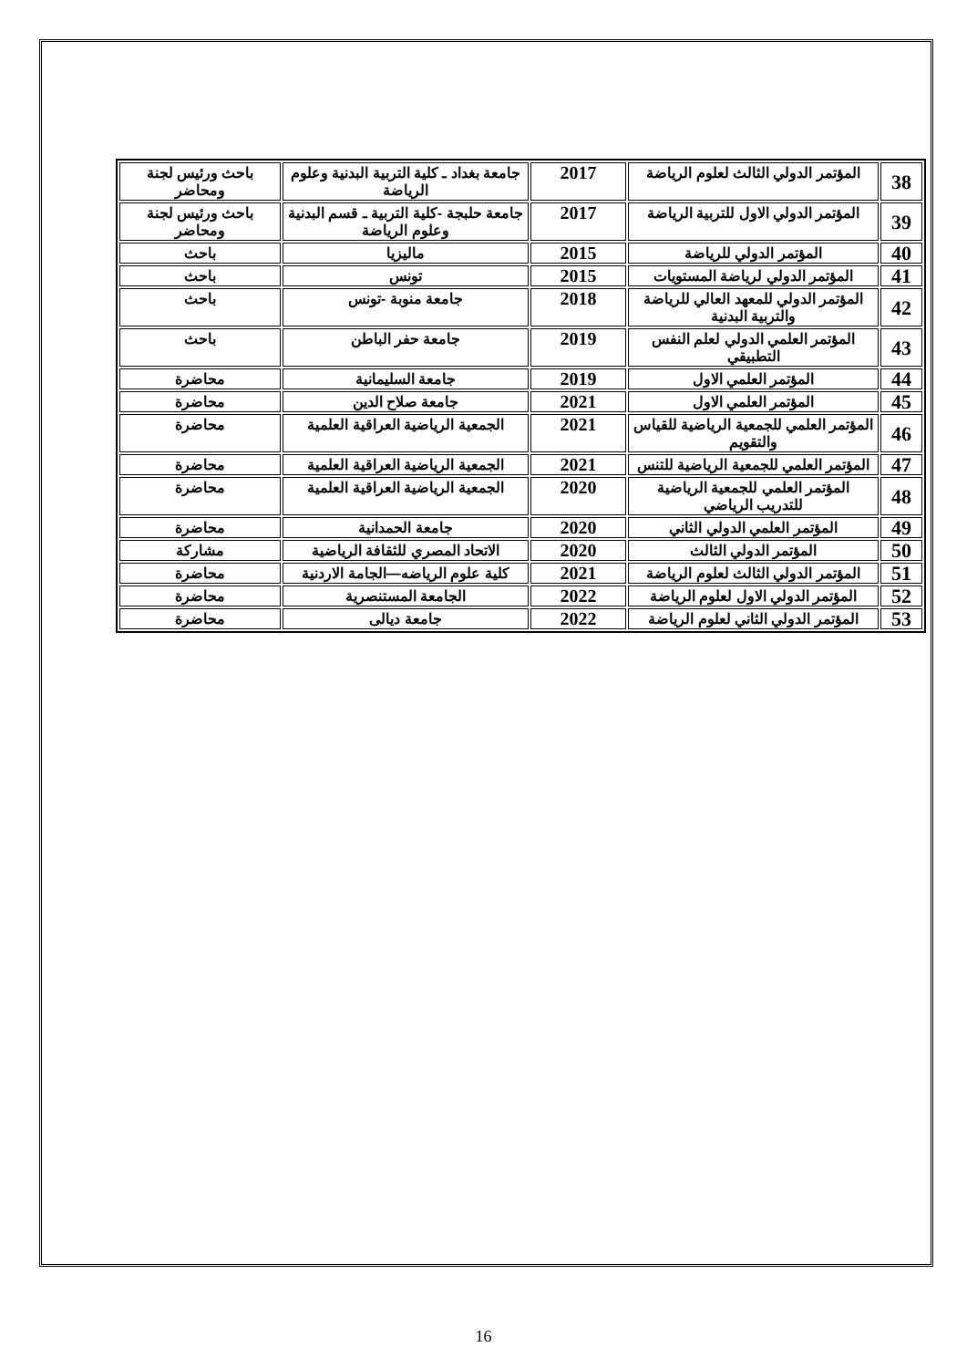| 38 | المؤتمر الدولي الثالث لعلوم الرياضة | 2017 | جامعة بغداد ـ كلية التربية البدنية وعلوم الرياضة | باحث ورئيس لجنة ومحاضر |
| 39 | المؤتمر الدولي الاول للتربية الرياضة | 2017 | جامعة حلبجة -كلية التربية ـ قسم البدنية وعلوم الرياضة | باحث ورئيس لجنة ومحاضر |
| 40 | المؤتمر الدولي للرياضة | 2015 | ماليزيا | باحث |
| 41 | المؤتمر الدولي لرياضة المستويات | 2015 | تونس | باحث |
| 42 | المؤتمر الدولي للمعهد العالي للرياضة والتربية البدنية | 2018 | جامعة منوبة -تونس | باحث |
| 43 | المؤتمر العلمي الدولي لعلم النفس التطبيقي | 2019 | جامعة حفر الباطن | باحث |
| 44 | المؤتمر العلمي الاول | 2019 | جامعة السليمانية | محاضرة |
| 45 | المؤتمر العلمي الاول | 2021 | جامعة صلاح الدين | محاضرة |
| 46 | المؤتمر العلمي للجمعية الرياضية للقياس والتقويم | 2021 | الجمعية الرياضية العراقية العلمية | محاضرة |
| 47 | المؤتمر العلمي للجمعية الرياضية للتنس | 2021 | الجمعية الرياضية العراقية العلمية | محاضرة |
| 48 | المؤتمر العلمي للجمعية الرياضية للتدريب الرياضي | 2020 | الجمعية الرياضية العراقية العلمية | محاضرة |
| 49 | المؤتمر العلمي الدولي الثاني | 2020 | جامعة الحمدانية | محاضرة |
| 50 | المؤتمر الدولي الثالث | 2020 | الاتحاد المصري للثقافة الرياضية | مشاركة |
| 51 | المؤتمر الدولي الثالث لعلوم الرياضة | 2021 | كلية علوم الرياضه—الجامة الاردنية | محاضرة |
| 52 | المؤتمر الدولي الاول لعلوم الرياضة | 2022 | الجامعة المستنصرية | محاضرة |
| 53 | المؤتمر الدولي الثاني لعلوم الرياضة | 2022 | جامعة ديالى | محاضرة |
16